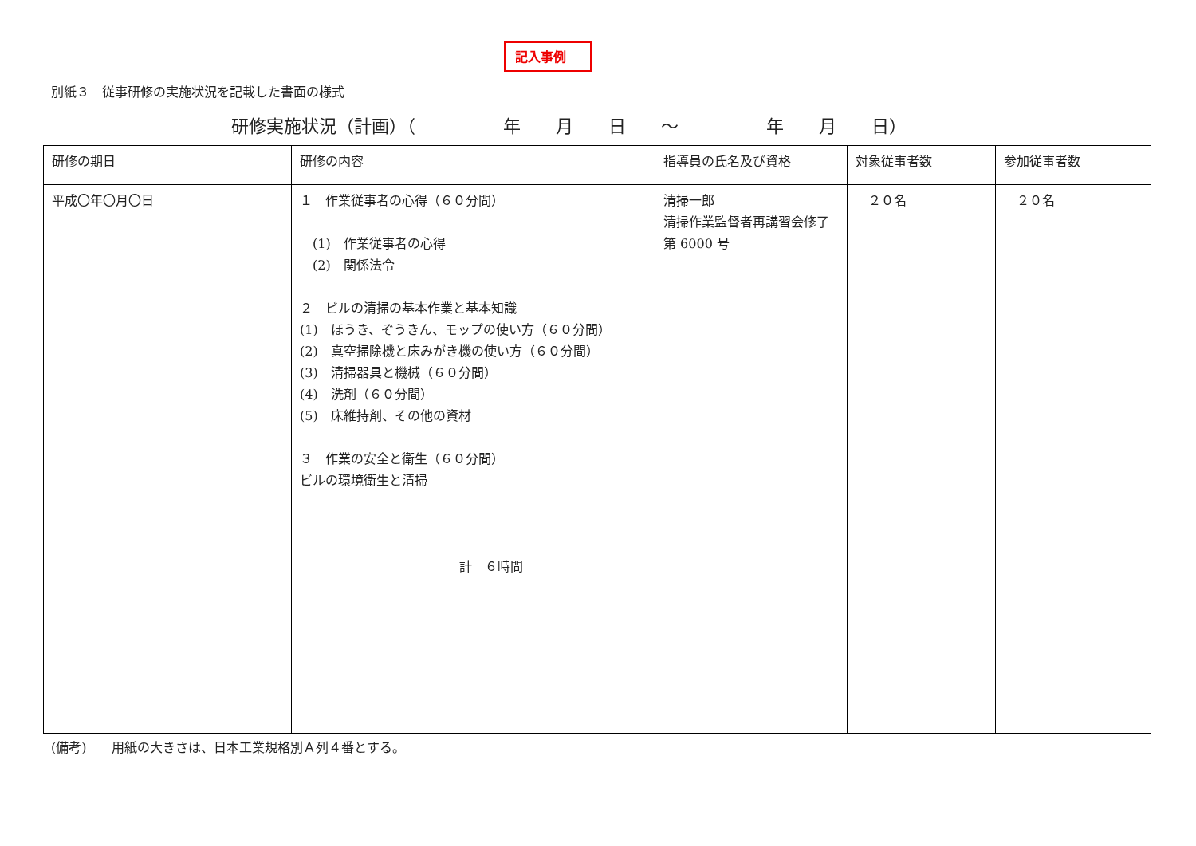記入事例
別紙３　従事研修の実施状況を記載した書面の様式
研修実施状況（計画）（　　　　　年　　月　　日　　～　　　　　年　　月　　日）
| 研修の期日 | 研修の内容 | 指導員の氏名及び資格 | 対象従事者数 | 参加従事者数 |
| --- | --- | --- | --- | --- |
| 平成〇年〇月〇日 | １ 作業従事者の心得（６０分間） (1) 作業従事者の心得 (2) 関係法令 ２ ビルの清掃の基本作業と基本知識 (1) ほうき、ぞうきん、モップの使い方（６０分間） (2) 真空掃除機と床みがき機の使い方（６０分間） (3) 清掃器具と機械（６０分間） (4) 洗剤（６０分間） (5) 床維持剤、その他の資材 ３ 作業の安全と衛生（６０分間） ビルの環境衛生と清掃 計 ６時間 | 清掃一郎 清掃作業監督者再講習会修了第 6000 号 | ２０名 | ２０名 |
(備考)　　用紙の大きさは、日本工業規格別Ａ列４番とする。